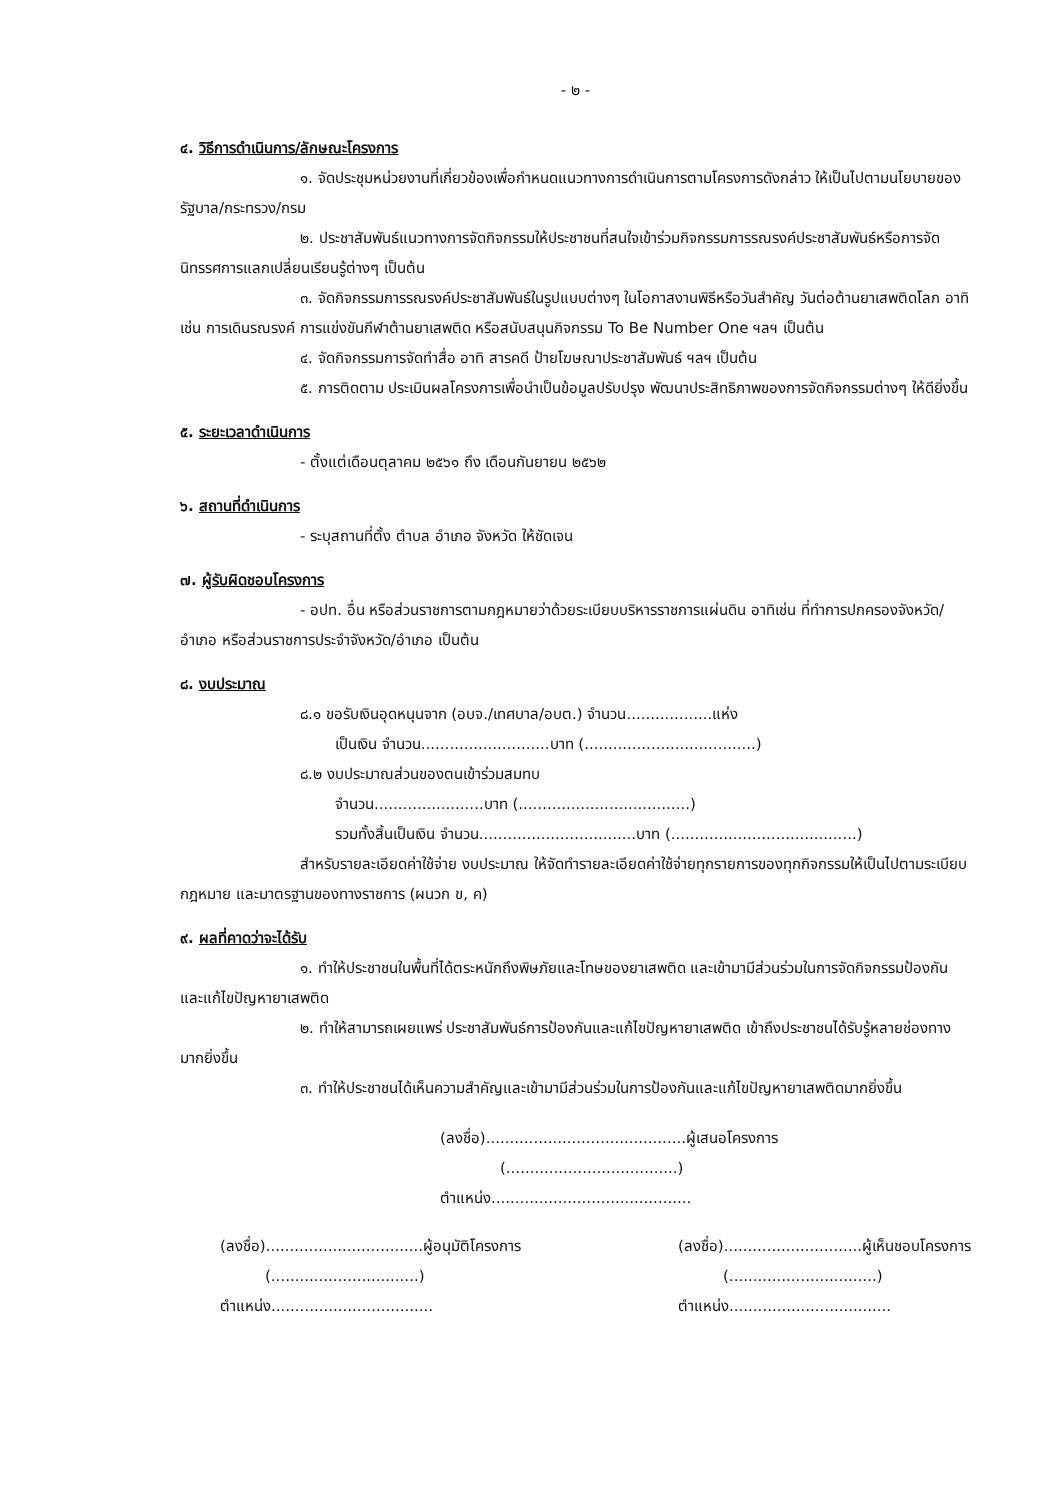- ๒ -
๔. วิธีการดำเนินการ/ลักษณะโครงการ
๑. จัดประชุมหน่วยงานที่เกี่ยวข้องเพื่อกำหนดแนวทางการดำเนินการตามโครงการดังกล่าว ให้เป็นไปตามนโยบายของรัฐบาล/กระทรวง/กรม
๒. ประชาสัมพันธ์แนวทางการจัดกิจกรรมให้ประชาชนที่สนใจเข้าร่วมกิจกรรมการรณรงค์ประชาสัมพันธ์หรือการจัดนิทรรศการแลกเปลี่ยนเรียนรู้ต่างๆ เป็นต้น
๓. จัดกิจกรรมการรณรงค์ประชาสัมพันธ์ในรูปแบบต่างๆ ในโอกาสงานพิธีหรือวันสำคัญ วันต่อต้านยาเสพติดโลก อาทิเช่น การเดินรณรงค์ การแข่งขันกีฬาต้านยาเสพติด หรือสนับสนุนกิจกรรม To Be Number One ฯลฯ เป็นต้น
๔. จัดกิจกรรมการจัดทำสื่อ อาทิ สารคดี ป้ายโฆษณาประชาสัมพันธ์ ฯลฯ เป็นต้น
๕. การติดตาม ประเมินผลโครงการเพื่อนำเป็นข้อมูลปรับปรุง พัฒนาประสิทธิภาพของการจัดกิจกรรมต่างๆ ให้ดียิ่งขึ้น
๕. ระยะเวลาดำเนินการ
- ตั้งแต่เดือนตุลาคม ๒๕๖๑ ถึง เดือนกันยายน ๒๕๖๒
๖. สถานที่ดำเนินการ
- ระบุสถานที่ตั้ง ตำบล อำเภอ จังหวัด ให้ชัดเจน
๗. ผู้รับผิดชอบโครงการ
- อปท. อื่น หรือส่วนราชการตามกฎหมายว่าด้วยระเบียบบริหารราชการแผ่นดิน อาทิเช่น ที่ทำการปกครองจังหวัด/อำเภอ หรือส่วนราชการประจำจังหวัด/อำเภอ เป็นต้น
๘. งบประมาณ
๘.๑ ขอรับเงินอุดหนุนจาก (อบจ./เทศบาล/อบต.) จำนวน..................แห่ง
เป็นเงิน จำนวน...........................บาท (....................................)
๘.๒ งบประมาณส่วนของตนเข้าร่วมสมทบ
จำนวน.......................บาท (....................................)
รวมทั้งสิ้นเป็นเงิน จำนวน.................................บาท (.......................................)
สำหรับรายละเอียดค่าใช้จ่าย งบประมาณ ให้จัดทำรายละเอียดค่าใช้จ่ายทุกรายการของทุกกิจกรรมให้เป็นไปตามระเบียบ กฎหมาย และมาตรฐานของทางราชการ (ผนวก ข, ค)
๙. ผลที่คาดว่าจะได้รับ
๑. ทำให้ประชาชนในพื้นที่ได้ตระหนักถึงพิษภัยและโทษของยาเสพติด และเข้ามามีส่วนร่วมในการจัดกิจกรรมป้องกันและแก้ไขปัญหายาเสพติด
๒. ทำให้สามารถเผยแพร่ ประชาสัมพันธ์การป้องกันและแก้ไขปัญหายาเสพติด เข้าถึงประชาชนได้รับรู้หลายช่องทางมากยิ่งขึ้น
๓. ทำให้ประชาชนได้เห็นความสำคัญและเข้ามามีส่วนร่วมในการป้องกันและแก้ไขปัญหายาเสพติดมากยิ่งขึ้น
(ลงชื่อ)..........................................ผู้เสนอโครงการ
(....................................)
ตำแหน่ง..........................................
(ลงชื่อ).................................ผู้อนุมัติโครงการ
(...............................)
ตำแหน่ง..................................
(ลงชื่อ).............................ผู้เห็นชอบโครงการ
(...............................)
ตำแหน่ง..................................